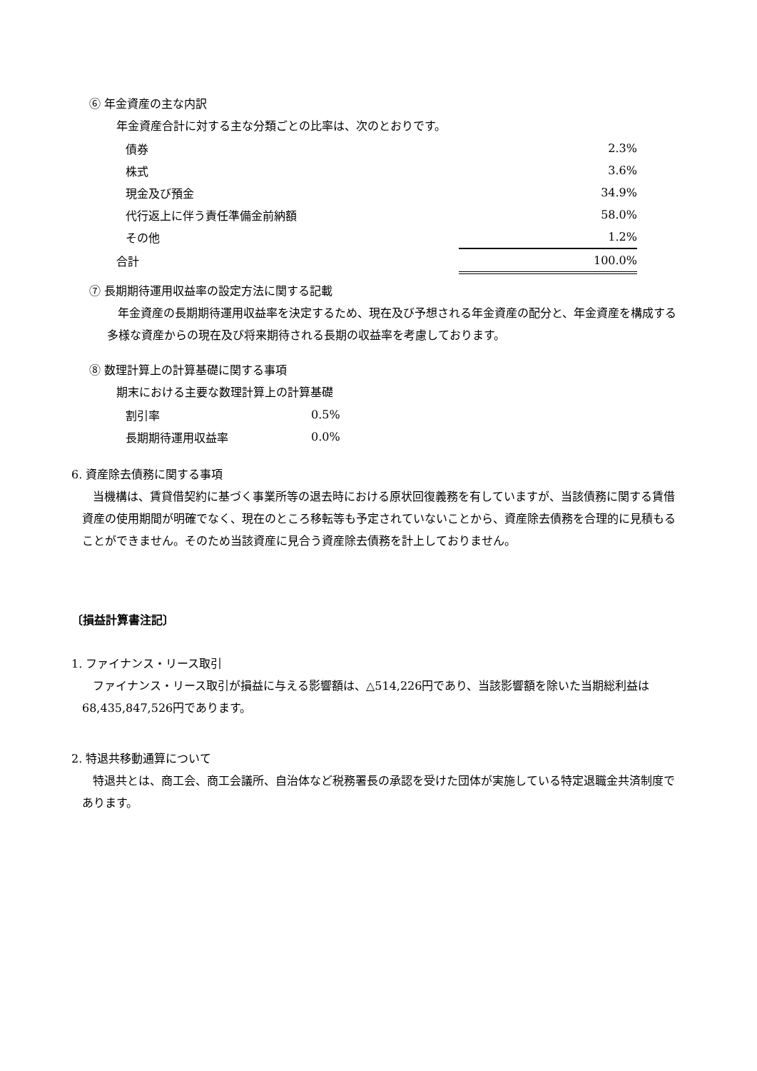⑥ 年金資産の主な内訳
年金資産合計に対する主な分類ごとの比率は、次のとおりです。
| 債券 | | 2.3% |
| 株式 | | 3.6% |
| 現金及び預金 | | 34.9% |
| 代行返上に伴う責任準備金前納額 | | 58.0% |
| その他 | | 1.2% |
| 合計 | | 100.0% |
⑦ 長期期待運用収益率の設定方法に関する記載
年金資産の長期期待運用収益率を決定するため、現在及び予想される年金資産の配分と、年金資産を構成する多様な資産からの現在及び将来期待される長期の収益率を考慮しております。
⑧ 数理計算上の計算基礎に関する事項
期末における主要な数理計算上の計算基礎
| 割引率 | 0.5% |
| 長期期待運用収益率 | 0.0% |
6. 資産除去債務に関する事項
当機構は、賃貸借契約に基づく事業所等の退去時における原状回復義務を有していますが、当該債務に関する賃借資産の使用期間が明確でなく、現在のところ移転等も予定されていないことから、資産除去債務を合理的に見積もることができません。そのため当該資産に見合う資産除去債務を計上しておりません。
〔損益計算書注記〕
1. ファイナンス・リース取引
ファイナンス・リース取引が損益に与える影響額は、△514,226円であり、当該影響額を除いた当期総利益は68,435,847,526円であります。
2. 特退共移動通算について
特退共とは、商工会、商工会議所、自治体など税務署長の承認を受けた団体が実施している特定退職金共済制度であります。